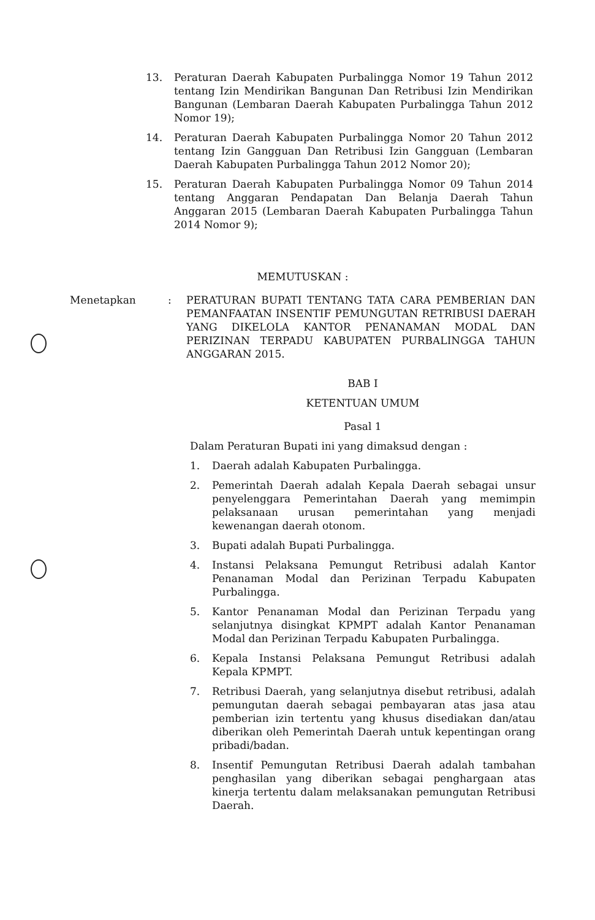13. Peraturan Daerah Kabupaten Purbalingga Nomor 19 Tahun 2012 tentang Izin Mendirikan Bangunan Dan Retribusi Izin Mendirikan Bangunan (Lembaran Daerah Kabupaten Purbalingga Tahun 2012 Nomor 19);
14. Peraturan Daerah Kabupaten Purbalingga Nomor 20 Tahun 2012 tentang Izin Gangguan Dan Retribusi Izin Gangguan (Lembaran Daerah Kabupaten Purbalingga Tahun 2012 Nomor 20);
15. Peraturan Daerah Kabupaten Purbalingga Nomor 09 Tahun 2014 tentang Anggaran Pendapatan Dan Belanja Daerah Tahun Anggaran 2015 (Lembaran Daerah Kabupaten Purbalingga Tahun 2014 Nomor 9);
MEMUTUSKAN :
Menetapkan : PERATURAN BUPATI TENTANG TATA CARA PEMBERIAN DAN PEMANFAATAN INSENTIF PEMUNGUTAN RETRIBUSI DAERAH YANG DIKELOLA KANTOR PENANAMAN MODAL DAN PERIZINAN TERPADU KABUPATEN PURBALINGGA TAHUN ANGGARAN 2015.
BAB I
KETENTUAN UMUM
Pasal 1
Dalam Peraturan Bupati ini yang dimaksud dengan :
1. Daerah adalah Kabupaten Purbalingga.
2. Pemerintah Daerah adalah Kepala Daerah sebagai unsur penyelenggara Pemerintahan Daerah yang memimpin pelaksanaan urusan pemerintahan yang menjadi kewenangan daerah otonom.
3. Bupati adalah Bupati Purbalingga.
4. Instansi Pelaksana Pemungut Retribusi adalah Kantor Penanaman Modal dan Perizinan Terpadu Kabupaten Purbalingga.
5. Kantor Penanaman Modal dan Perizinan Terpadu yang selanjutnya disingkat KPMPT adalah Kantor Penanaman Modal dan Perizinan Terpadu Kabupaten Purbalingga.
6. Kepala Instansi Pelaksana Pemungut Retribusi adalah Kepala KPMPT.
7. Retribusi Daerah, yang selanjutnya disebut retribusi, adalah pemungutan daerah sebagai pembayaran atas jasa atau pemberian izin tertentu yang khusus disediakan dan/atau diberikan oleh Pemerintah Daerah untuk kepentingan orang pribadi/badan.
8. Insentif Pemungutan Retribusi Daerah adalah tambahan penghasilan yang diberikan sebagai penghargaan atas kinerja tertentu dalam melaksanakan pemungutan Retribusi Daerah.